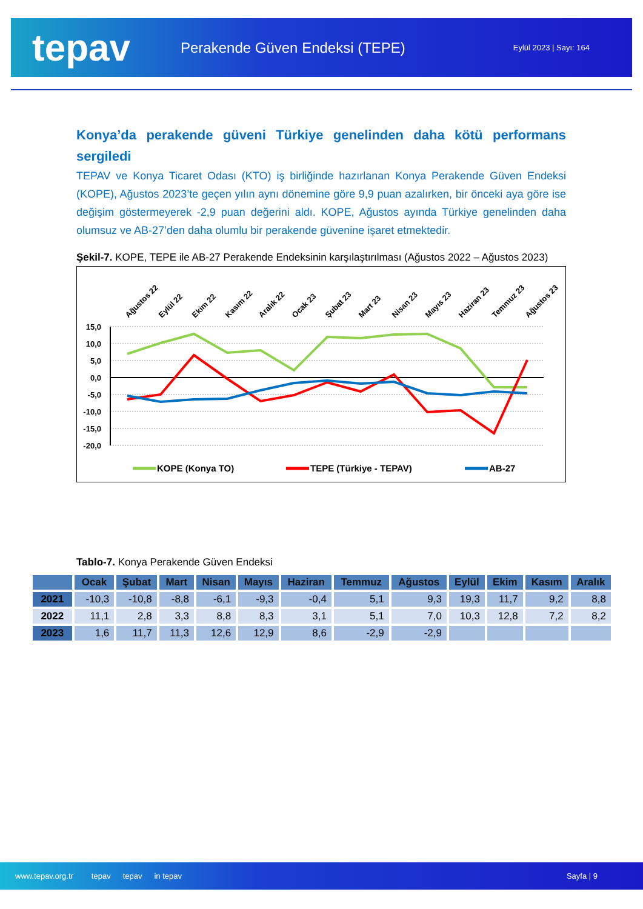tepav
Perakende Güven Endeksi (TEPE)
Eylül 2023 | Sayı: 164
Konya’da perakende güveni Türkiye genelinden daha kötü performans sergiledi
TEPAV ve Konya Ticaret Odası (KTO) iş birliğinde hazırlanan Konya Perakende Güven Endeksi (KOPE), Ağustos 2023’te geçen yılın aynı dönemine göre 9,9 puan azalırken, bir önceki aya göre ise değişim göstermeyerek -2,9 puan değerini aldı. KOPE, Ağustos ayında Türkiye genelinden daha olumsuz ve AB-27’den daha olumlu bir perakende güvenine işaret etmektedir.
Şekil-7. KOPE, TEPE ile AB-27 Perakende Endeksinin karşılaştırılması (Ağustos 2022 – Ağustos 2023)
Ağustos 22
Eylül 22
Ekim 22
Kasım 22
Aralık 22
Ocak 23
Şubat 23
Mart 23
Nisan 23
Mayıs 23
Haziran 23
Temmuz 23
Ağustos 23
15,0
10,0
5,0
0,0
-5,0
-10,0
-15,0
-20,0
KOPE (Konya TO)
TEPE (Türkiye - TEPAV)
AB-27
Tablo-7. Konya Perakende Güven Endeksi
| | Ocak | Şubat | Mart | Nisan | Mayıs | Haziran | Temmuz | Ağustos | Eylül | Ekim | Kasım | Aralık |
| --- | --- | --- | --- | --- | --- | --- | --- | --- | --- | --- | --- | --- |
| 2021 | -10,3 | -10,8 | -8,8 | -6,1 | -9,3 | -0,4 | 5,1 | 9,3 | 19,3 | 11,7 | 9,2 | 8,8 |
| 2022 | 11,1 | 2,8 | 3,3 | 8,8 | 8,3 | 3,1 | 5,1 | 7,0 | 10,3 | 12,8 | 7,2 | 8,2 |
| 2023 | 1,6 | 11,7 | 11,3 | 12,6 | 12,9 | 8,6 | -2,9 | -2,9 | | | | |
www.tepav.org.tr tepav tepav in tepav Sayfa | 9